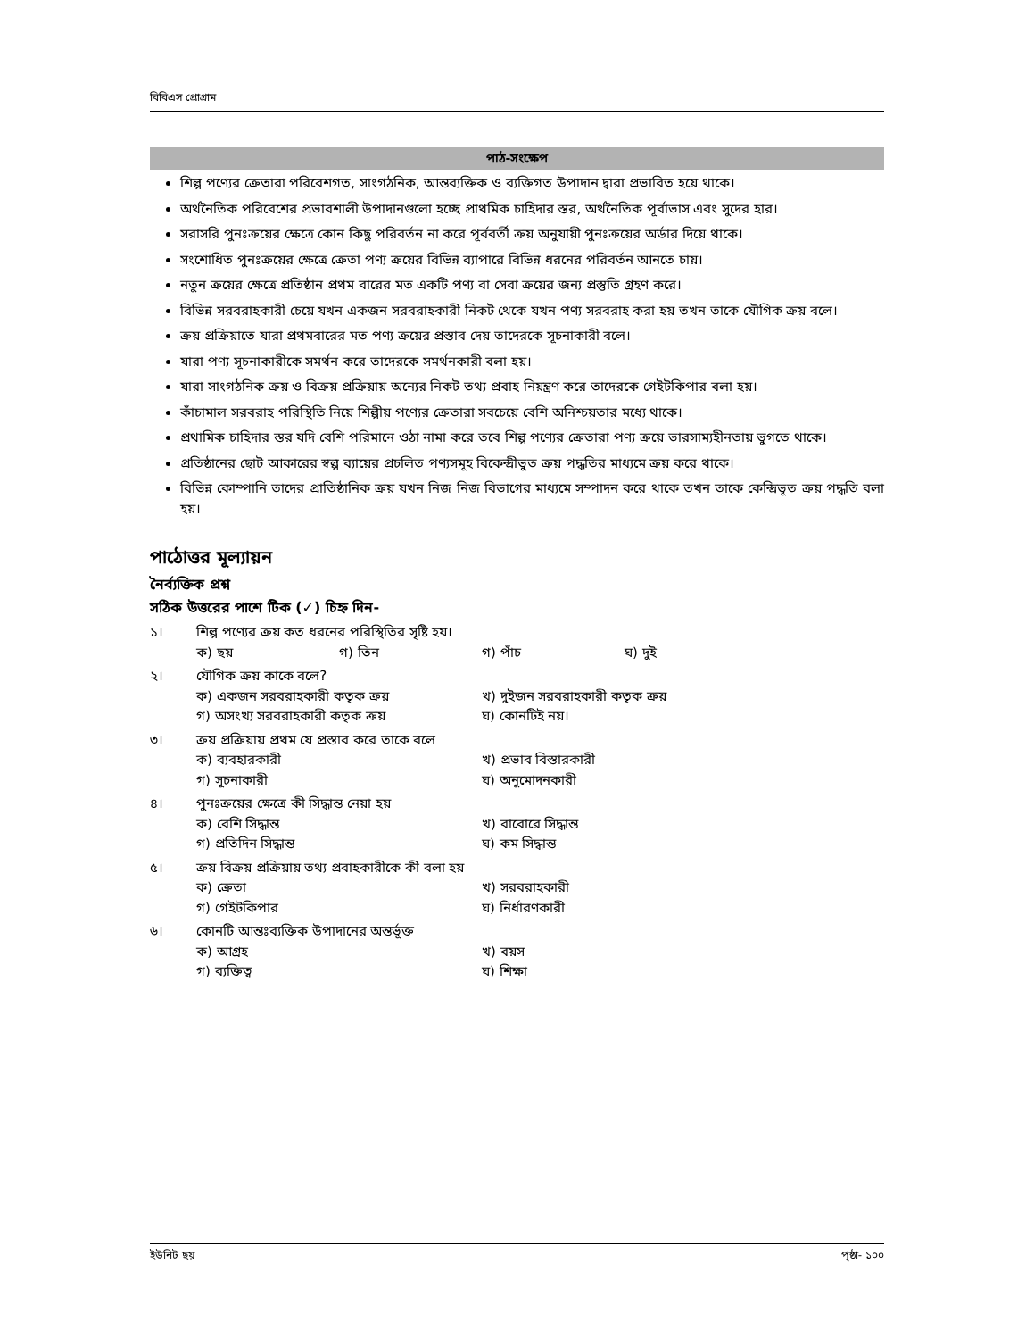বিবিএস প্রোগ্রাম
পাঠ-সংক্ষেপ
শিল্প পণ্যের ক্রেতারা পরিবেশগত, সাংগঠনিক, আন্তব্যক্তিক ও ব্যক্তিগত উপাদান দ্বারা প্রভাবিত হয়ে থাকে।
অর্থনৈতিক পরিবেশের প্রভাবশালী উপাদানগুলো হচ্ছে প্রাথমিক চাহিদার স্তর, অর্থনৈতিক পূর্বাভাস এবং সুদের হার।
সরাসরি পুনঃক্রয়ের ক্ষেত্রে কোন কিছু পরিবর্তন না করে পূর্ববর্তী ক্রয় অনুযায়ী পুনঃক্রয়ের অর্ডার দিয়ে থাকে।
সংশোধিত পুনঃক্রয়ের ক্ষেত্রে ক্রেতা পণ্য ক্রয়ের বিভিন্ন ব্যাপারে বিভিন্ন ধরনের পরিবর্তন আনতে চায়।
নতুন ক্রয়ের ক্ষেত্রে প্রতিষ্ঠান প্রথম বারের মত একটি পণ্য বা সেবা ক্রয়ের জন্য প্রস্তুতি গ্রহণ করে।
বিভিন্ন সরবরাহকারী চেয়ে যখন একজন সরবরাহকারী নিকট থেকে যখন পণ্য সরবরাহ করা হয় তখন তাকে যৌগিক ক্রয় বলে।
ক্রয় প্রক্রিয়াতে যারা প্রথমবারের মত পণ্য ক্রয়ের প্রস্তাব দেয় তাদেরকে সূচনাকারী বলে।
যারা পণ্য সূচনাকারীকে সমর্থন করে তাদেরকে সমর্থনকারী বলা হয়।
যারা সাংগঠনিক ক্রয় ও বিক্রয় প্রক্রিয়ায় অন্যের নিকট তথ্য প্রবাহ নিয়ন্ত্রণ করে তাদেরকে গেইটকিপার বলা হয়।
কাঁচামাল সরবরাহ পরিস্থিতি নিয়ে শিল্পীয় পণ্যের ক্রেতারা সবচেয়ে বেশি অনিশ্চয়তার মধ্যে থাকে।
প্রথামিক চাহিদার স্তর যদি বেশি পরিমানে ওঠা নামা করে তবে শিল্প পণ্যের ক্রেতারা পণ্য ক্রয়ে ভারসাম্যহীনতায় ভুগতে থাকে।
প্রতিষ্ঠানের ছোট আকারের স্বল্প ব্যায়ের প্রচলিত পণ্যসমূহ বিকেন্দ্রীভুত ক্রয় পদ্ধতির মাধ্যমে ক্রয় করে থাকে।
বিভিন্ন কোম্পানি তাদের প্রাতিষ্ঠানিক ক্রয় যখন নিজ নিজ বিভাগের মাধ্যমে সম্পাদন করে থাকে তখন তাকে কেন্দ্রিভূত ক্রয় পদ্ধতি বলা হয়।
পাঠোত্তর মূল্যায়ন
নৈর্ব্যক্তিক প্রশ্ন
সঠিক উত্তরের পাশে টিক (✓) চিহ্ন দিন-
১। শিল্প পণ্যের ক্রয় কত ধরনের পরিস্থিতির সৃষ্টি হয।
ক) ছয় গ) তিন গ) পাঁচ ঘ) দুই
২। যৌগিক ক্রয় কাকে বলে?
ক) একজন সরবরাহকারী কতৃক ক্রয় খ) দুইজন সরবরাহকারী কতৃক ক্রয়
গ) অসংখ্য সরবরাহকারী কতৃক ক্রয় ঘ) কোনটিই নয়।
৩। ক্রয় প্রক্রিয়ায় প্রথম যে প্রস্তাব করে তাকে বলে
ক) ব্যবহারকারী খ) প্রভাব বিস্তারকারী
গ) সূচনাকারী ঘ) অনুমোদনকারী
৪। পুনঃক্রয়ের ক্ষেত্রে কী সিদ্ধান্ত নেয়া হয়
ক) বেশি সিদ্ধান্ত খ) বাবোরে সিদ্ধান্ত
গ) প্রতিদিন সিদ্ধান্ত ঘ) কম সিদ্ধান্ত
৫। ক্রয় বিক্রয় প্রক্রিয়ায় তথ্য প্রবাহকারীকে কী বলা হয়
ক) ক্রেতা খ) সরবরাহকারী
গ) গেইটকিপার ঘ) নির্ধারণকারী
৬। কোনটি আন্তঃব্যক্তিক উপাদানের অন্তর্ভূক্ত
ক) আগ্রহ খ) বয়স
গ) ব্যক্তিত্ব ঘ) শিক্ষা
ইউনিট ছয় পৃষ্ঠা- ১০০